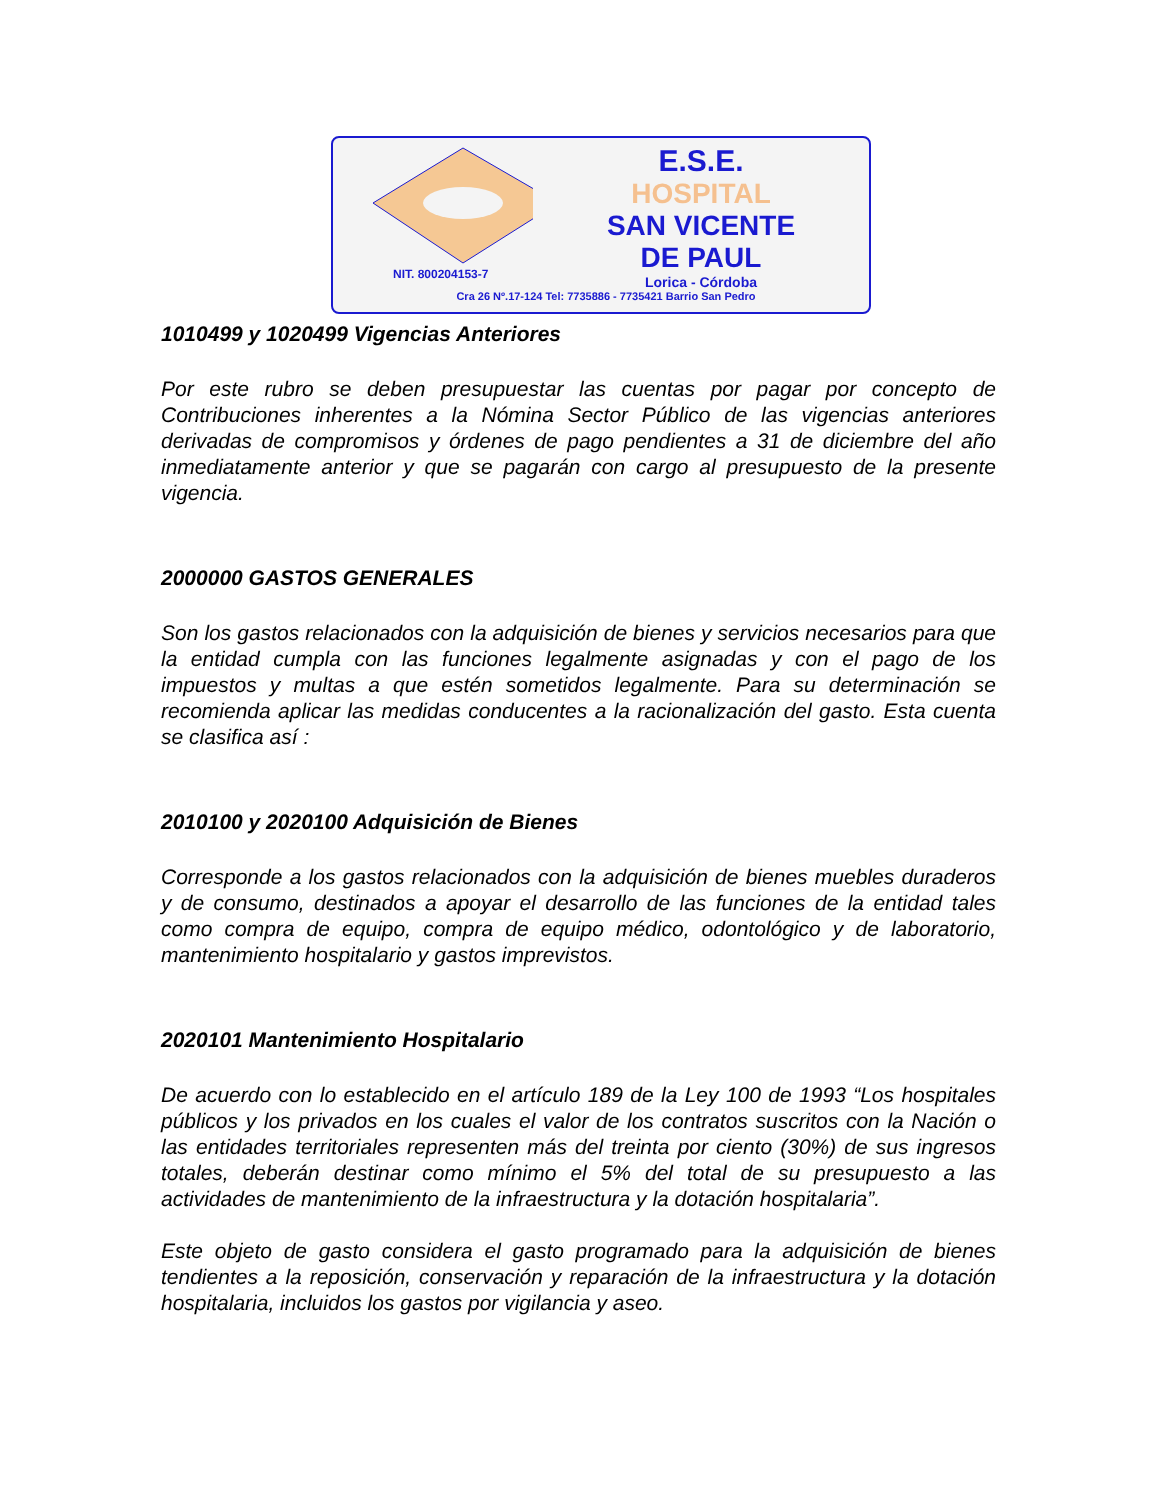NIT. 800204153-7
E.S.E.
HOSPITAL
SAN VICENTE
DE PAUL
Lorica - Córdoba
Cra 26 Nº.17-124 Tel: 7735886 - 7735421 Barrio San Pedro
1010499 y 1020499 Vigencias Anteriores
Por este rubro se deben presupuestar las cuentas por pagar por concepto de Contribuciones inherentes a la Nómina Sector Público de las vigencias anteriores derivadas de compromisos y órdenes de pago pendientes a 31 de diciembre del año inmediatamente anterior y que se pagarán con cargo al presupuesto de la presente vigencia.
2000000 GASTOS GENERALES
Son los gastos relacionados con la adquisición de bienes y servicios necesarios para que la entidad cumpla con las funciones legalmente asignadas y con el pago de los impuestos y multas a que estén sometidos legalmente. Para su determinación se recomienda aplicar las medidas conducentes a la racionalización del gasto. Esta cuenta se clasifica así :
2010100 y 2020100 Adquisición de Bienes
Corresponde a los gastos relacionados con la adquisición de bienes muebles duraderos y de consumo, destinados a apoyar el desarrollo de las funciones de la entidad tales como compra de equipo, compra de equipo médico, odontológico y de laboratorio, mantenimiento hospitalario y gastos imprevistos.
2020101 Mantenimiento Hospitalario
De acuerdo con lo establecido en el artículo 189 de la Ley 100 de 1993 “Los hospitales públicos y los privados en los cuales el valor de los contratos suscritos con la Nación o las entidades territoriales representen más del treinta por ciento (30%) de sus ingresos totales, deberán destinar como mínimo el 5% del total de su presupuesto a las actividades de mantenimiento de la infraestructura y la dotación hospitalaria”.
Este objeto de gasto considera el gasto programado para la adquisición de bienes tendientes a la reposición, conservación y reparación de la infraestructura y la dotación hospitalaria, incluidos los gastos por vigilancia y aseo.